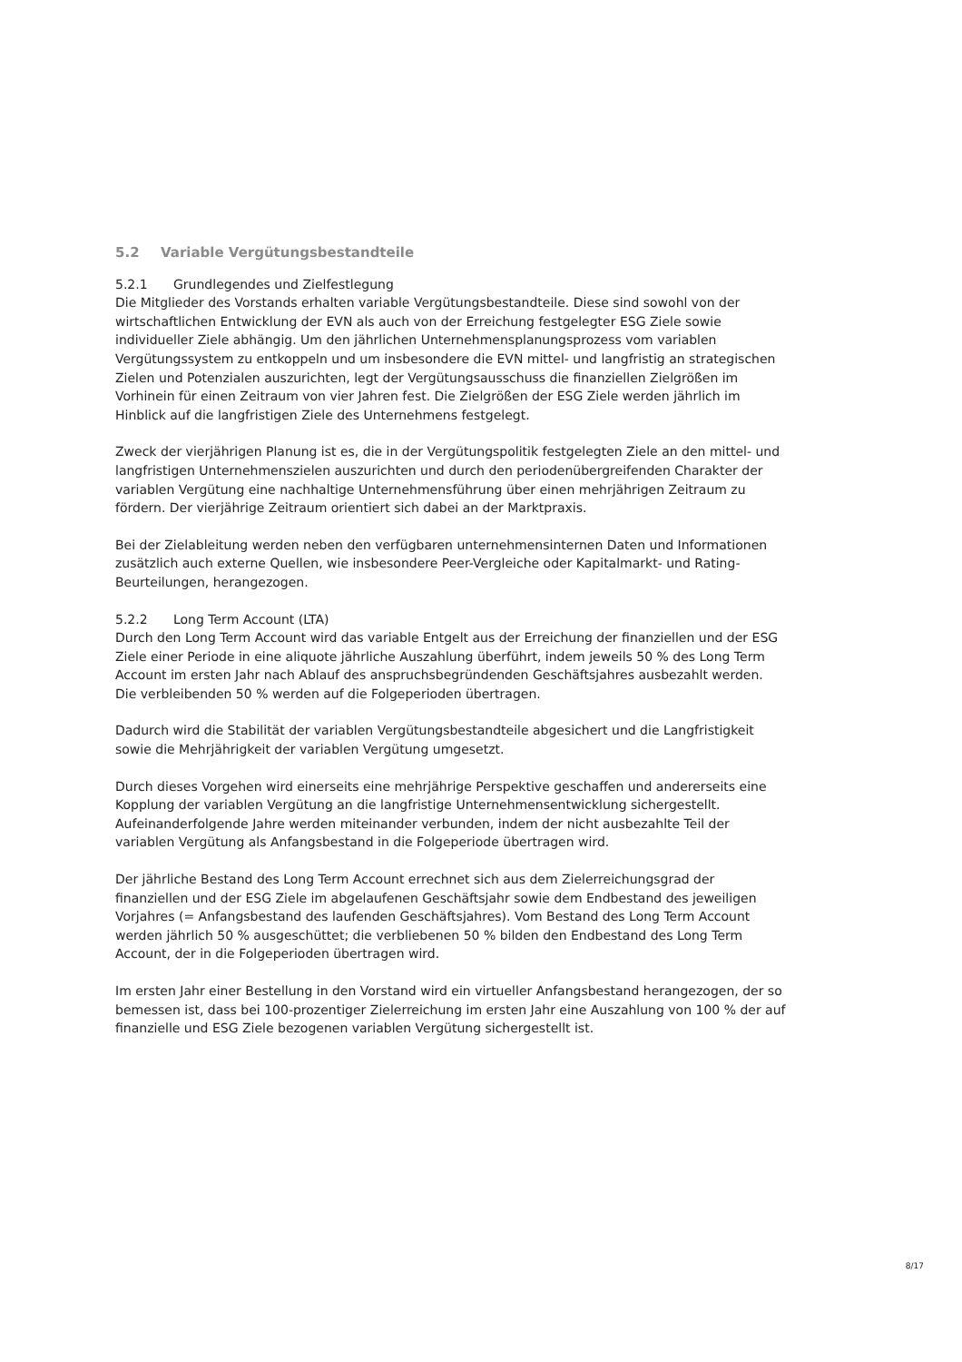5.2 Variable Vergütungsbestandteile
5.2.1 Grundlegendes und Zielfestlegung
Die Mitglieder des Vorstands erhalten variable Vergütungsbestandteile. Diese sind sowohl von der wirtschaftlichen Entwicklung der EVN als auch von der Erreichung festgelegter ESG Ziele sowie individueller Ziele abhängig. Um den jährlichen Unternehmensplanungsprozess vom variablen Vergütungssystem zu entkoppeln und um insbesondere die EVN mittel- und langfristig an strategischen Zielen und Potenzialen auszurichten, legt der Vergütungsausschuss die finanziellen Zielgrößen im Vorhinein für einen Zeitraum von vier Jahren fest. Die Zielgrößen der ESG Ziele werden jährlich im Hinblick auf die langfristigen Ziele des Unternehmens festgelegt.
Zweck der vierjährigen Planung ist es, die in der Vergütungspolitik festgelegten Ziele an den mittel- und langfristigen Unternehmenszielen auszurichten und durch den periodenübergreifenden Charakter der variablen Vergütung eine nachhaltige Unternehmensführung über einen mehrjährigen Zeitraum zu fördern. Der vierjährige Zeitraum orientiert sich dabei an der Marktpraxis.
Bei der Zielableitung werden neben den verfügbaren unternehmensinternen Daten und Informationen zusätzlich auch externe Quellen, wie insbesondere Peer-Vergleiche oder Kapitalmarkt- und Rating- Beurteilungen, herangezogen.
5.2.2 Long Term Account (LTA)
Durch den Long Term Account wird das variable Entgelt aus der Erreichung der finanziellen und der ESG Ziele einer Periode in eine aliquote jährliche Auszahlung überführt, indem jeweils 50 % des Long Term Account im ersten Jahr nach Ablauf des anspruchsbegründenden Geschäftsjahres ausbezahlt werden. Die verbleibenden 50 % werden auf die Folgeperioden übertragen.
Dadurch wird die Stabilität der variablen Vergütungsbestandteile abgesichert und die Langfristigkeit sowie die Mehrjährigkeit der variablen Vergütung umgesetzt.
Durch dieses Vorgehen wird einerseits eine mehrjährige Perspektive geschaffen und andererseits eine Kopplung der variablen Vergütung an die langfristige Unternehmensentwicklung sichergestellt. Aufeinanderfolgende Jahre werden miteinander verbunden, indem der nicht ausbezahlte Teil der variablen Vergütung als Anfangsbestand in die Folgeperiode übertragen wird.
Der jährliche Bestand des Long Term Account errechnet sich aus dem Zielerreichungsgrad der finanziellen und der ESG Ziele im abgelaufenen Geschäftsjahr sowie dem Endbestand des jeweiligen Vorjahres (= Anfangsbestand des laufenden Geschäftsjahres). Vom Bestand des Long Term Account werden jährlich 50 % ausgeschüttet; die verbliebenen 50 % bilden den Endbestand des Long Term Account, der in die Folgeperioden übertragen wird.
Im ersten Jahr einer Bestellung in den Vorstand wird ein virtueller Anfangsbestand herangezogen, der so bemessen ist, dass bei 100-prozentiger Zielerreichung im ersten Jahr eine Auszahlung von 100 % der auf finanzielle und ESG Ziele bezogenen variablen Vergütung sichergestellt ist.
8/17